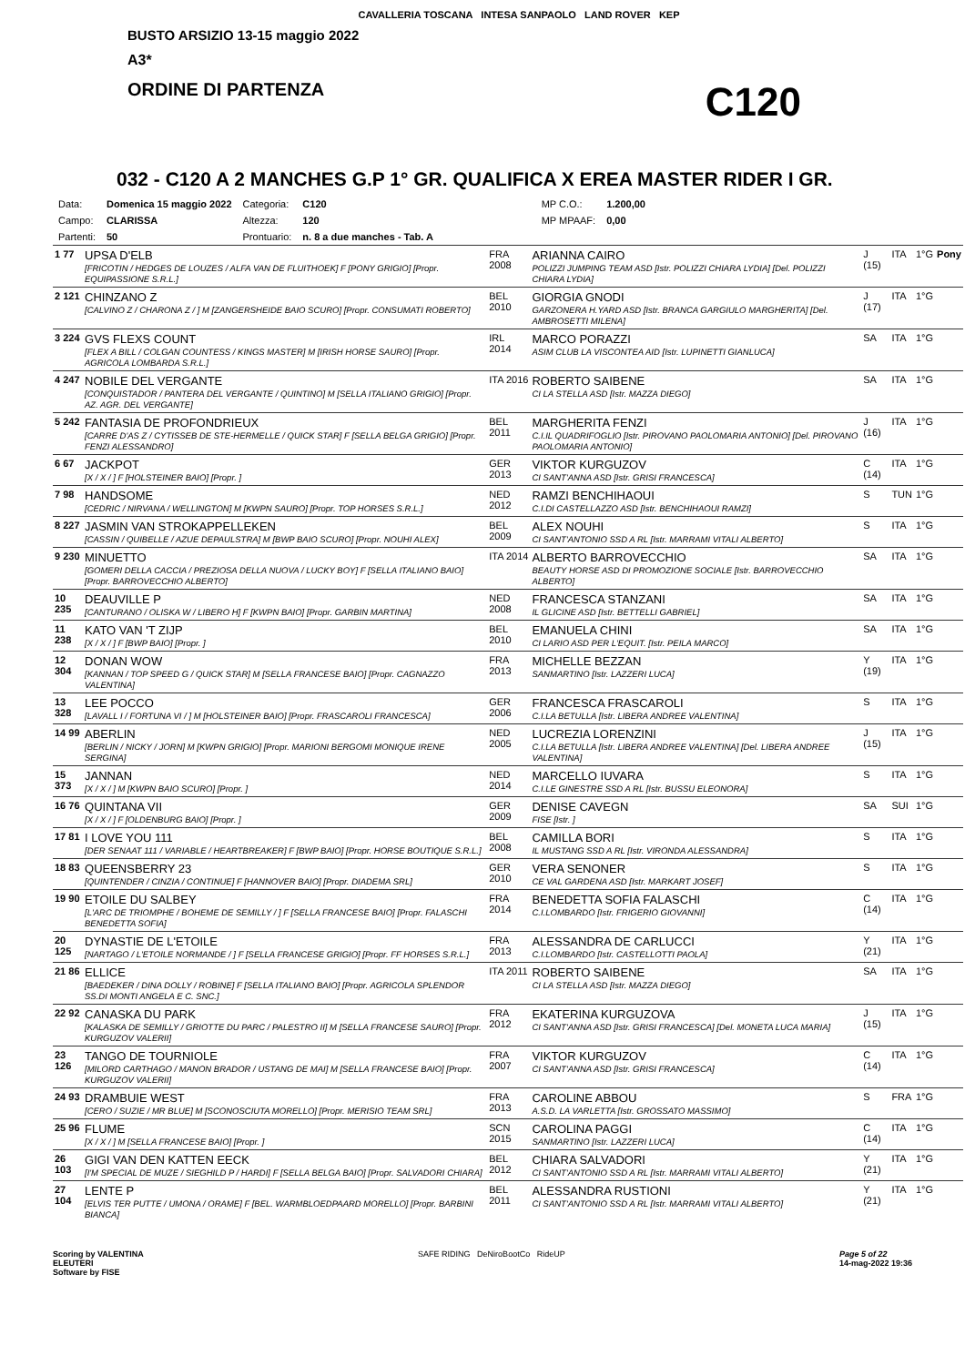CAVALLERIA TOSCANA INTESA SANPAOLO LAND ROVER KEP
BUSTO ARSIZIO 13-15 maggio 2022
A3*
ORDINE DI PARTENZA C120
032 - C120 A 2 MANCHES G.P 1° GR. QUALIFICA X EREA MASTER RIDER I GR.
| Data: | Domenica 15 maggio 2022 | Categoria: | C120 | MP C.O.: | 1.200,00 |
| Campo: | CLARISSA | Altezza: | 120 | MP MPAAF: | 0,00 |
| Partenti: | 50 | Prontuario: | n. 8 a due manches - Tab. A | | |
| 1 77 | UPSA D'ELB [FRICOTIN / HEDGES DE LOUZES / ALFA VAN DE FLUITHOEK] F [PONY GRIGIO] [Propr. EQUIPASSIONE S.R.L.] | FRA 2008 | ARIANNA CAIRO POLIZZI JUMPING TEAM ASD [Istr. POLIZZI CHIARA LYDIA] [Del. POLIZZI CHIARA LYDIA] | J (15) | ITA | 1°G | Pony |
| 2 121 | CHINZANO Z [CALVINO Z / CHARONA Z / ] M [ZANGERSHEIDE BAIO SCURO] [Propr. CONSUMATI ROBERTO] | BEL 2010 | GIORGIA GNODI GARZONERA H.YARD ASD [Istr. BRANCA GARGIULO MARGHERITA] [Del. AMBROSETTI MILENA] | J (17) | ITA | 1°G | |
| 3 224 | GVS FLEXS COUNT [FLEX A BILL / COLGAN COUNTESS / KINGS MASTER] M [IRISH HORSE SAURO] [Propr. AGRICOLA LOMBARDA S.R.L.] | IRL 2014 | MARCO PORAZZI ASIM CLUB LA VISCONTEA AID [Istr. LUPINETTI GIANLUCA] | SA | ITA | 1°G | |
| 4 247 | NOBILE DEL VERGANTE [CONQUISTADOR / PANTERA DEL VERGANTE / QUINTINO] M [SELLA ITALIANO GRIGIO] [Propr. AZ. AGR. DEL VERGANTE] | ITA 2016 | ROBERTO SAIBENE CI LA STELLA ASD [Istr. MAZZA DIEGO] | SA | ITA | 1°G | |
| 5 242 | FANTASIA DE PROFONDRIEUX [CARRE D'AS Z / CYTISSEB DE STE-HERMELLE / QUICK STAR] F [SELLA BELGA GRIGIO] [Propr. FENZI ALESSANDRO] | BEL 2011 | MARGHERITA FENZI C.I.IL QUADRIFOGLIO [Istr. PIROVANO PAOLOMARIA ANTONIO] [Del. PIROVANO PAOLOMARIA ANTONIO] | J (16) | ITA | 1°G | |
| 6 67 | JACKPOT [X / X / ] F [HOLSTEINER BAIO] [Propr. ] | GER 2013 | VIKTOR KURGUZOV CI SANT'ANNA ASD [Istr. GRISI FRANCESCA] | C (14) | ITA | 1°G | |
| 7 98 | HANDSOME [CEDRIC / NIRVANA / WELLINGTON] M [KWPN SAURO] [Propr. TOP HORSES S.R.L.] | NED 2012 | RAMZI BENCHIHAOUI C.I.DI CASTELLAZZO ASD [Istr. BENCHIHAOUI RAMZI] | S | TUN | 1°G | |
| 8 227 | JASMIN VAN STROKAPPELLEKEN [CASSIN / QUIBELLE / AZUE DEPAULSTRA] M [BWP BAIO SCURO] [Propr. NOUHI ALEX] | BEL 2009 | ALEX NOUHI CI SANT'ANTONIO SSD A RL [Istr. MARRAMI VITALI ALBERTO] | S | ITA | 1°G | |
| 9 230 | MINUETTO [GOMERI DELLA CACCIA / PREZIOSA DELLA NUOVA / LUCKY BOY] F [SELLA ITALIANO BAIO] [Propr. BARROVECCHIO ALBERTO] | ITA 2014 | ALBERTO BARROVECCHIO BEAUTY HORSE ASD DI PROMOZIONE SOCIALE [Istr. BARROVECCHIO ALBERTO] | SA | ITA | 1°G | |
| 10 235 | DEAUVILLE P [CANTURANO / OLISKA W / LIBERO H] F [KWPN BAIO] [Propr. GARBIN MARTINA] | NED 2008 | FRANCESCA STANZANI IL GLICINE ASD [Istr. BETTELLI GABRIEL] | SA | ITA | 1°G | |
| 11 238 | KATO VAN 'T ZIJP [X / X / ] F [BWP BAIO] [Propr. ] | BEL 2010 | EMANUELA CHINI CI LARIO ASD PER L'EQUIT. [Istr. PEILA MARCO] | SA | ITA | 1°G | |
| 12 304 | DONAN WOW [KANNAN / TOP SPEED G / QUICK STAR] M [SELLA FRANCESE BAIO] [Propr. CAGNAZZO VALENTINA] | FRA 2013 | MICHELLE BEZZAN SANMARTINO [Istr. LAZZERI LUCA] | Y (19) | ITA | 1°G | |
| 13 328 | LEE POCCO [LAVALL I / FORTUNA VI / ] M [HOLSTEINER BAIO] [Propr. FRASCAROLI FRANCESCA] | GER 2006 | FRANCESCA FRASCAROLI C.I.LA BETULLA [Istr. LIBERA ANDREE VALENTINA] | S | ITA | 1°G | |
| 14 99 | ABERLIN [BERLIN / NICKY / JORN] M [KWPN GRIGIO] [Propr. MARIONI BERGOMI MONIQUE IRENE SERGINA] | NED 2005 | LUCREZIA LORENZINI C.I.LA BETULLA [Istr. LIBERA ANDREE VALENTINA] [Del. LIBERA ANDREE VALENTINA] | J (15) | ITA | 1°G | |
| 15 373 | JANNAN [X / X / ] M [KWPN BAIO SCURO] [Propr. ] | NED 2014 | MARCELLO IUVARA C.I.LE GINESTRE SSD A RL [Istr. BUSSU ELEONORA] | S | ITA | 1°G | |
| 16 76 | QUINTANA VII [X / X / ] F [OLDENBURG BAIO] [Propr. ] | GER 2009 | DENISE CAVEGN FISE [Istr. ] | SA | SUI | 1°G | |
| 17 81 | I LOVE YOU 111 [DER SENAAT 111 / VARIABLE / HEARTBREAKER] F [BWP BAIO] [Propr. HORSE BOUTIQUE S.R.L.] | BEL 2008 | CAMILLA BORI IL MUSTANG SSD A RL [Istr. VIRONDA ALESSANDRA] | S | ITA | 1°G | |
| 18 83 | QUEENSBERRY 23 [QUINTENDER / CINZIA / CONTINUE] F [HANNOVER BAIO] [Propr. DIADEMA SRL] | GER 2010 | VERA SENONER CE VAL GARDENA ASD [Istr. MARKART JOSEF] | S | ITA | 1°G | |
| 19 90 | ETOILE DU SALBEY [L'ARC DE TRIOMPHE / BOHEME DE SEMILLY / ] F [SELLA FRANCESE BAIO] [Propr. FALASCHI BENEDETTA SOFIA] | FRA 2014 | BENEDETTA SOFIA FALASCHI C.I.LOMBARDO [Istr. FRIGERIO GIOVANNI] | C (14) | ITA | 1°G | |
| 20 125 | DYNASTIE DE L'ETOILE [NARTAGO / L'ETOILE NORMANDE / ] F [SELLA FRANCESE GRIGIO] [Propr. FF HORSES S.R.L.] | FRA 2013 | ALESSANDRA DE CARLUCCI C.I.LOMBARDO [Istr. CASTELLOTTI PAOLA] | Y (21) | ITA | 1°G | |
| 21 86 | ELLICE [BAEDEKER / DINA DOLLY / ROBINE] F [SELLA ITALIANO BAIO] [Propr. AGRICOLA SPLENDOR SS.DI MONTI ANGELA E C. SNC.] | ITA 2011 | ROBERTO SAIBENE CI LA STELLA ASD [Istr. MAZZA DIEGO] | SA | ITA | 1°G | |
| 22 92 | CANASKA DU PARK [KALASKA DE SEMILLY / GRIOTTE DU PARC / PALESTRO II] M [SELLA FRANCESE SAURO] [Propr. KURGUZOV VALERII] | FRA 2012 | EKATERINA KURGUZOVA CI SANT'ANNA ASD [Istr. GRISI FRANCESCA] [Del. MONETA LUCA MARIA] | J (15) | ITA | 1°G | |
| 23 126 | TANGO DE TOURNIOLE [MILORD CARTHAGO / MANON BRADOR / USTANG DE MAI] M [SELLA FRANCESE BAIO] [Propr. KURGUZOV VALERII] | FRA 2007 | VIKTOR KURGUZOV CI SANT'ANNA ASD [Istr. GRISI FRANCESCA] | C (14) | ITA | 1°G | |
| 24 93 | DRAMBUIE WEST [CERO / SUZIE / MR BLUE] M [SCONOSCIUTA MORELLO] [Propr. MERISIO TEAM SRL] | FRA 2013 | CAROLINE ABBOU A.S.D. LA VARLETTA [Istr. GROSSATO MASSIMO] | S | FRA | 1°G | |
| 25 96 | FLUME [X / X / ] M [SELLA FRANCESE BAIO] [Propr. ] | SCN 2015 | CAROLINA PAGGI SANMARTINO [Istr. LAZZERI LUCA] | C (14) | ITA | 1°G | |
| 26 103 | GIGI VAN DEN KATTEN EECK [I'M SPECIAL DE MUZE / SIEGHILD P / HARDI] F [SELLA BELGA BAIO] [Propr. SALVADORI CHIARA] | BEL 2012 | CHIARA SALVADORI CI SANT'ANTONIO SSD A RL [Istr. MARRAMI VITALI ALBERTO] | Y (21) | ITA | 1°G | |
| 27 104 | LENTE P [ELVIS TER PUTTE / UMONA / ORAME] F [BEL. WARMBLOEDPAARD MORELLO] [Propr. BARBINI BIANCA] | BEL 2011 | ALESSANDRA RUSTIONI CI SANT'ANTONIO SSD A RL [Istr. MARRAMI VITALI ALBERTO] | Y (21) | ITA | 1°G | |
Scoring by VALENTINA
ELEUTERI
Software by FISE SAFE RIDING DeNiroBootCo RideUP Page 5 of 22
14-mag-2022 19:36